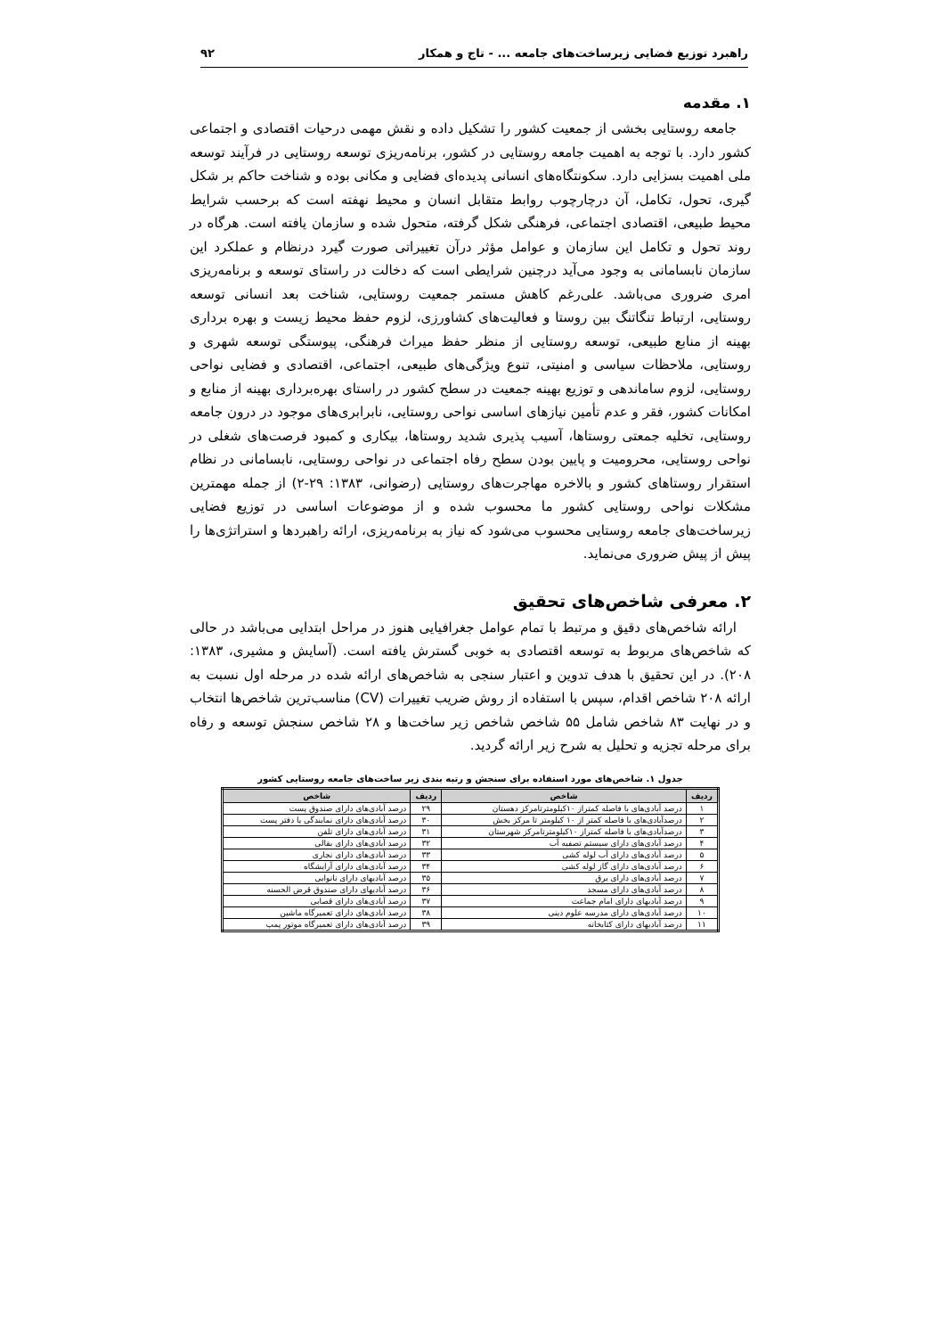راهبرد توزیع فضایی زیرساخت‌های جامعه ... - تاج و همکار ۹۲
۱. مقدمه
جامعه روستایی بخشی از جمعیت کشور را تشکیل داده و نقش مهمی درحیات اقتصادی و اجتماعی کشور دارد. با توجه به اهمیت جامعه روستایی در کشور، برنامه‌ریزی توسعه روستایی در فرآیند توسعه ملی اهمیت بسزایی دارد. سکونتگاه‌های انسانی پدیده‌ای فضایی و مکانی بوده و شناخت حاکم بر شکل گیری، تحول، تکامل، آن درچارچوب روابط متقابل انسان و محیط نهفته است که برحسب شرایط محیط طبیعی، اقتصادی اجتماعی، فرهنگی شکل گرفته، متحول شده و سازمان یافته است. هرگاه در روند تحول و تکامل این سازمان و عوامل مؤثر درآن تغییراتی صورت گیرد درنظام و عملکرد این سازمان نابسامانی به وجود می‌آید درچنین شرایطی است که دخالت در راستای توسعه و برنامه‌ریزی امری ضروری می‌باشد. علی‌رغم کاهش مستمر جمعیت روستایی، شناخت بعد انسانی توسعه روستایی، ارتباط تنگاتنگ بین روستا و فعالیت‌های کشاورزی، لزوم حفظ محیط زیست و بهره برداری بهینه از منابع طبیعی، توسعه روستایی از منظر حفظ میراث فرهنگی، پیوستگی توسعه شهری و روستایی، ملاحظات سیاسی و امنیتی، تنوع ویژگی‌های طبیعی، اجتماعی، اقتصادی و فضایی نواحی روستایی، لزوم ساماندهی و توزیع بهینه جمعیت در سطح کشور در راستای بهره‌برداری بهینه از منابع و امکانات کشور، فقر و عدم تأمین نیازهای اساسی نواحی روستایی، نابرابری‌های موجود در درون جامعه روستایی، تخلیه جمعتی روستاها، آسیب پذیری شدید روستاها، بیکاری و کمبود فرصت‌های شغلی در نواحی روستایی، محرومیت و پایین بودن سطح رفاه اجتماعی در نواحی روستایی، نابسامانی در نظام استقرار روستاهای کشور و بالاخره مهاجرت‌های روستایی (رضوانی، ۱۳۸۳: ۲۹-۲) از جمله مهمترین مشکلات نواحی روستایی کشور ما محسوب شده و از موضوعات اساسی در توزیع فضایی زیرساخت‌های جامعه روستایی محسوب می‌شود که نیاز به برنامه‌ریزی، ارائه راهبردها و استراتژی‌ها را پیش از پیش ضروری می‌نماید.
۲. معرفی شاخص‌های تحقیق
ارائه شاخص‌های دقیق و مرتبط با تمام عوامل جغرافیایی هنوز در مراحل ابتدایی می‌باشد در حالی که شاخص‌های مربوط به توسعه اقتصادی به خوبی گسترش یافته است. (آسایش و مشیری، ۱۳۸۳: ۲۰۸). در این تحقیق با هدف تدوین و اعتبار سنجی به شاخص‌های ارائه شده در مرحله اول نسبت به ارائه ۲۰۸ شاخص اقدام، سپس با استفاده از روش ضریب تغییرات (CV) مناسب‌ترین شاخص‌ها انتخاب و در نهایت ۸۳ شاخص شامل ۵۵ شاخص شاخص زیر ساخت‌ها و ۲۸ شاخص سنجش توسعه و رفاه برای مرحله تجزیه و تحلیل به شرح زیر ارائه گردید.
جدول ۱. شاخص‌های مورد استفاده برای سنجش و رتبه بندی زیر ساخت‌های جامعه روستایی کشور
| ردیف | شاخص | ردیف | شاخص |
| --- | --- | --- | --- |
| ۱ | درصد آبادی‌های با فاصله کمتراز ۱۰کیلومترتامرکز دهستان | ۲۹ | درصد آبادی‌های دارای صندوق پست |
| ۲ | درصدآبادی‌های با فاصله کمتر از ۱۰ کیلومتر تا مرکز بخش | ۳۰ | درصد آبادی‌های دارای نمایندگی یا دفتر پست |
| ۳ | درصدآبادی‌های با فاصله کمتراز ۱۰کیلومترتامرکز شهرستان | ۳۱ | درصد آبادی‌های دارای تلفن |
| ۴ | درصد آبادی‌های دارای سیستم تصفیه آب | ۳۲ | درصد آبادی‌های دارای بقالی |
| ۵ | درصد آبادی‌های دارای آب لوله کشی | ۳۳ | درصد آبادی‌های دارای نجاری |
| ۶ | درصد آبادی‌های دارای گاز لوله کشی | ۳۴ | درصد آبادی‌های دارای آرایشگاه |
| ۷ | درصد آبادی‌های دارای برق | ۳۵ | درصد آبادیهای دارای نانوایی |
| ۸ | درصد آبادی‌های دارای مسجد | ۳۶ | درصد آبادیهای دارای صندوق قرض الحسنه |
| ۹ | درصد آبادیهای دارای امام جماعت | ۳۷ | درصد آبادی‌های دارای قصابی |
| ۱۰ | درصد آبادی‌های دارای مدرسه علوم دینی | ۳۸ | درصد آبادی‌های دارای تعمیرگاه ماشین |
| ۱۱ | درصد آبادیهای دارای کتابخانه | ۳۹ | درصد آبادی‌های دارای تعمیرگاه موتور پمپ |